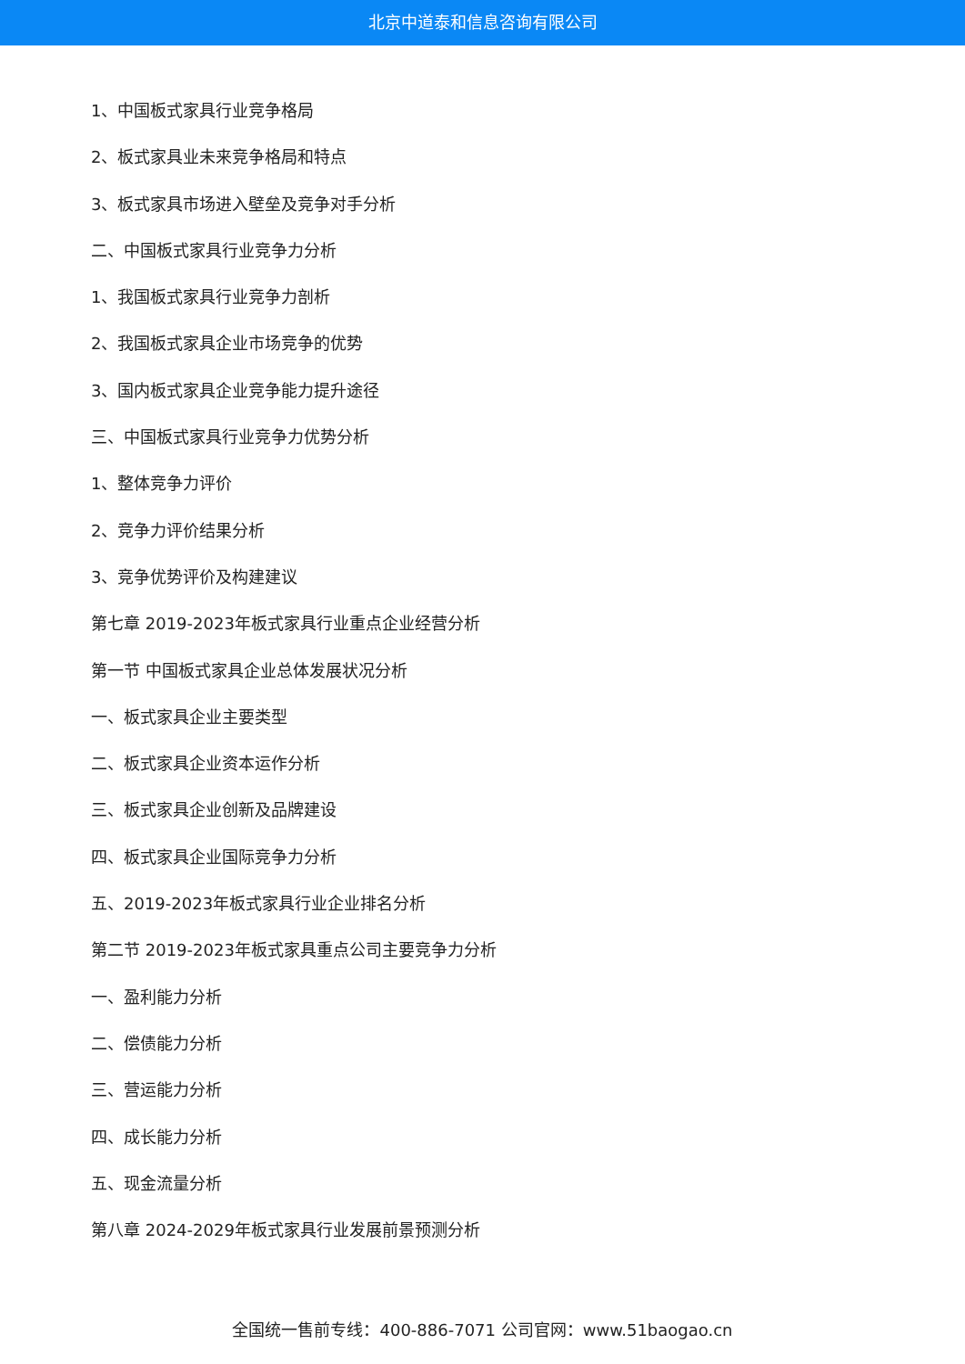北京中道泰和信息咨询有限公司
1、中国板式家具行业竞争格局
2、板式家具业未来竞争格局和特点
3、板式家具市场进入壁垒及竞争对手分析
二、中国板式家具行业竞争力分析
1、我国板式家具行业竞争力剖析
2、我国板式家具企业市场竞争的优势
3、国内板式家具企业竞争能力提升途径
三、中国板式家具行业竞争力优势分析
1、整体竞争力评价
2、竞争力评价结果分析
3、竞争优势评价及构建建议
第七章 2019-2023年板式家具行业重点企业经营分析
第一节 中国板式家具企业总体发展状况分析
一、板式家具企业主要类型
二、板式家具企业资本运作分析
三、板式家具企业创新及品牌建设
四、板式家具企业国际竞争力分析
五、2019-2023年板式家具行业企业排名分析
第二节 2019-2023年板式家具重点公司主要竞争力分析
一、盈利能力分析
二、偿债能力分析
三、营运能力分析
四、成长能力分析
五、现金流量分析
第八章 2024-2029年板式家具行业发展前景预测分析
全国统一售前专线：400-886-7071 公司官网：www.51baogao.cn